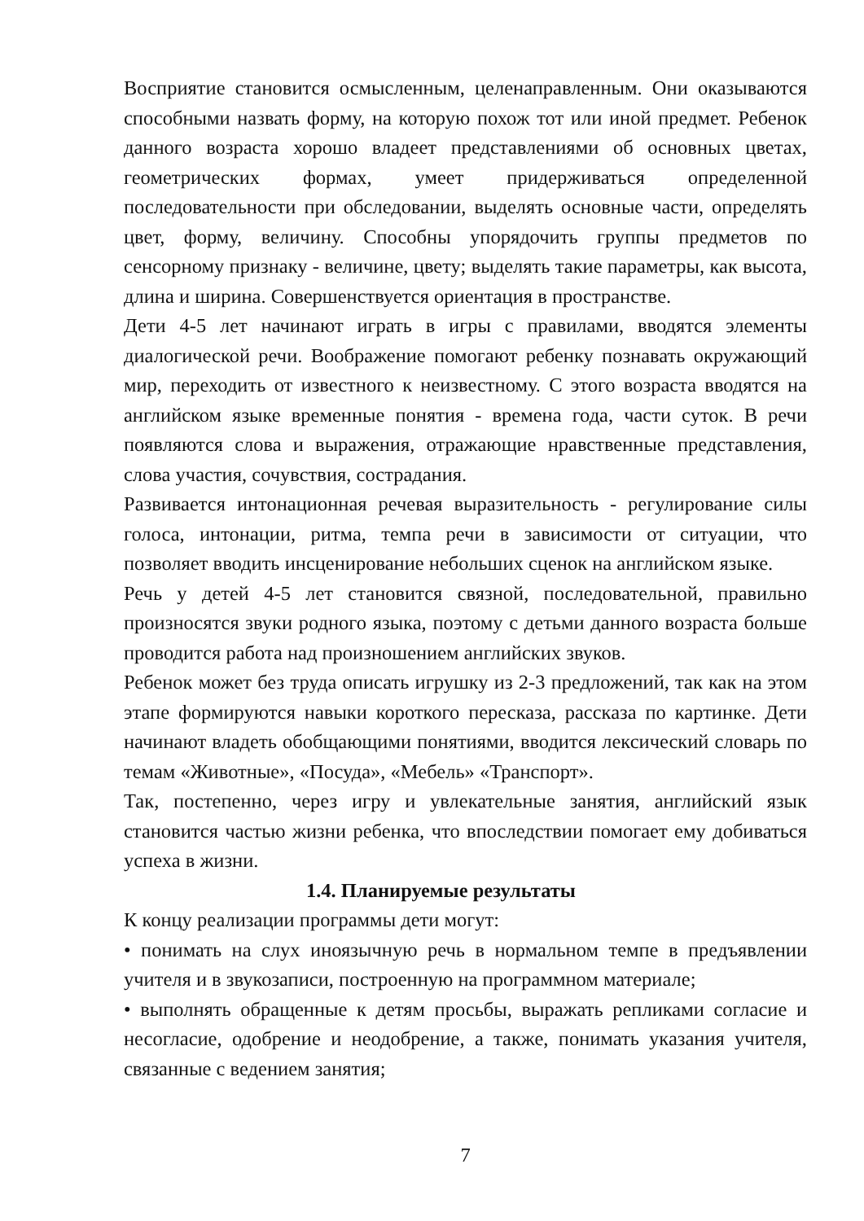Восприятие становится осмысленным, целенаправленным. Они оказываются способными назвать форму, на которую похож тот или иной предмет. Ребенок данного возраста хорошо владеет представлениями об основных цветах, геометрических формах, умеет придерживаться определенной последовательности при обследовании, выделять основные части, определять цвет, форму, величину. Способны упорядочить группы предметов по сенсорному признаку - величине, цвету; выделять такие параметры, как высота, длина и ширина. Совершенствуется ориентация в пространстве.
Дети 4-5 лет начинают играть в игры с правилами, вводятся элементы диалогической речи. Воображение помогают ребенку познавать окружающий мир, переходить от известного к неизвестному. С этого возраста вводятся на английском языке временные понятия - времена года, части суток. В речи появляются слова и выражения, отражающие нравственные представления, слова участия, сочувствия, сострадания.
Развивается интонационная речевая выразительность - регулирование силы голоса, интонации, ритма, темпа речи в зависимости от ситуации, что позволяет вводить инсценирование небольших сценок на английском языке.
Речь у детей 4-5 лет становится связной, последовательной, правильно произносятся звуки родного языка, поэтому с детьми данного возраста больше проводится работа над произношением английских звуков.
Ребенок может без труда описать игрушку из 2-3 предложений, так как на этом этапе формируются навыки короткого пересказа, рассказа по картинке. Дети начинают владеть обобщающими понятиями, вводится лексический словарь по темам «Животные», «Посуда», «Мебель» «Транспорт».
Так, постепенно, через игру и увлекательные занятия, английский язык становится частью жизни ребенка, что впоследствии помогает ему добиваться успеха в жизни.
1.4. Планируемые результаты
К концу реализации программы дети могут:
• понимать на слух иноязычную речь в нормальном темпе в предъявлении учителя и в звукозаписи, построенную на программном материале;
• выполнять обращенные к детям просьбы, выражать репликами согласие и несогласие, одобрение и неодобрение, а также, понимать указания учителя, связанные с ведением занятия;
7